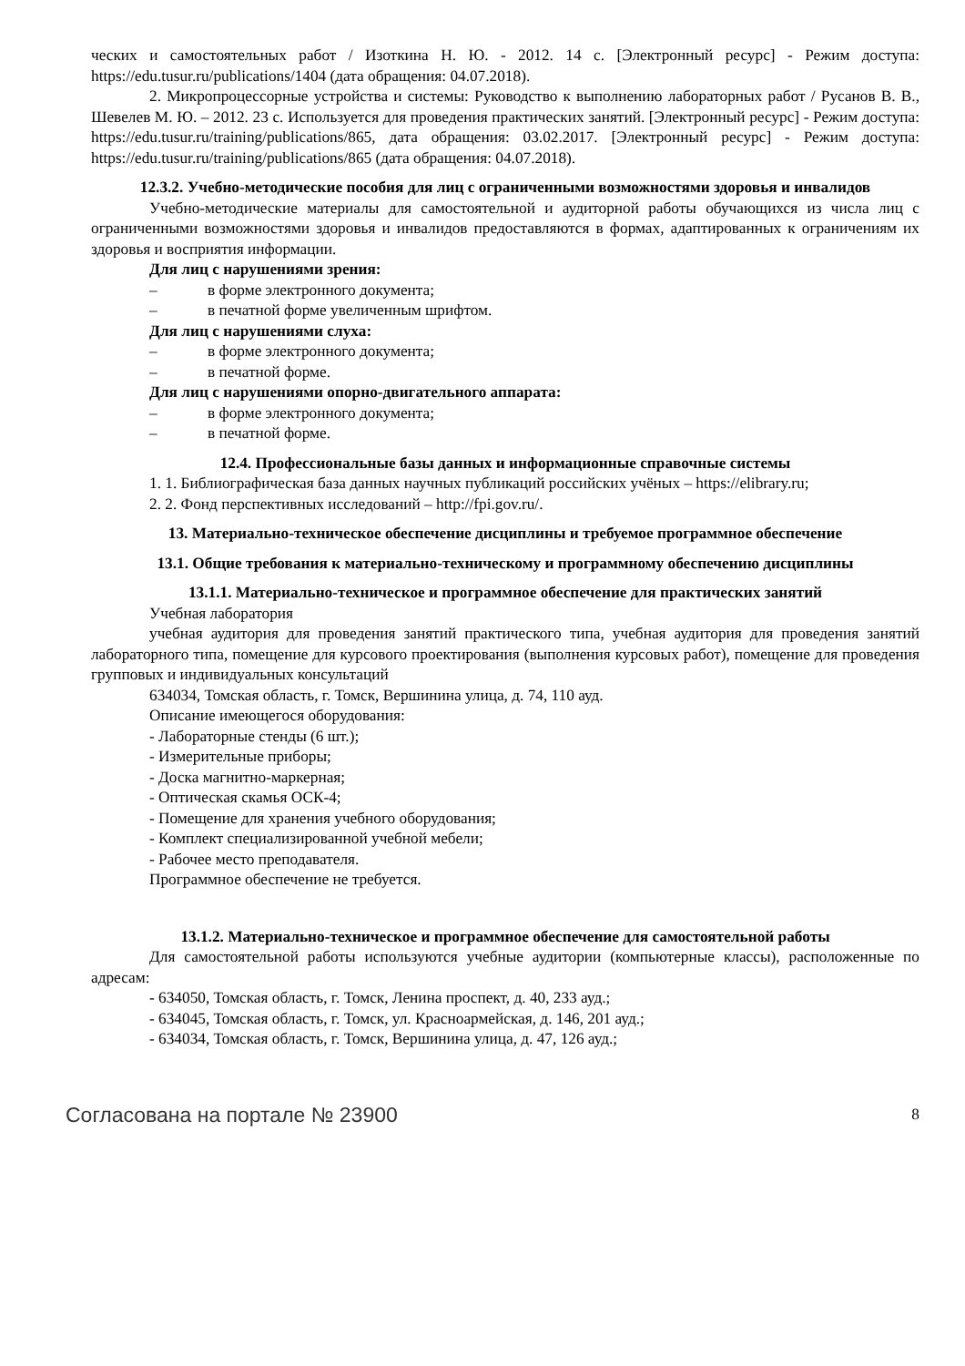ческих и самостоятельных работ / Изоткина Н. Ю. - 2012. 14 с. [Электронный ресурс] - Режим доступа: https://edu.tusur.ru/publications/1404 (дата обращения: 04.07.2018).
2. Микропроцессорные устройства и системы: Руководство к выполнению лабораторных работ / Русанов В. В., Шевелев М. Ю. – 2012. 23 с. Используется для проведения практических занятий. [Электронный ресурс] - Режим доступа: https://edu.tusur.ru/training/publications/865, дата обращения: 03.02.2017. [Электронный ресурс] - Режим доступа: https://edu.tusur.ru/training/publications/865 (дата обращения: 04.07.2018).
12.3.2. Учебно-методические пособия для лиц с ограниченными возможностями здоровья и инвалидов
Учебно-методические материалы для самостоятельной и аудиторной работы обучающихся из числа лиц с ограниченными возможностями здоровья и инвалидов предоставляются в формах, адаптированных к ограничениям их здоровья и восприятия информации.
Для лиц с нарушениями зрения:
– в форме электронного документа;
– в печатной форме увеличенным шрифтом.
Для лиц с нарушениями слуха:
– в форме электронного документа;
– в печатной форме.
Для лиц с нарушениями опорно-двигательного аппарата:
– в форме электронного документа;
– в печатной форме.
12.4. Профессиональные базы данных и информационные справочные системы
1. 1. Библиографическая база данных научных публикаций российских учёных – https://elibrary.ru;
2. 2. Фонд перспективных исследований – http://fpi.gov.ru/.
13. Материально-техническое обеспечение дисциплины и требуемое программное обеспечение
13.1. Общие требования к материально-техническому и программному обеспечению дисциплины
13.1.1. Материально-техническое и программное обеспечение для практических занятий
Учебная лаборатория
учебная аудитория для проведения занятий практического типа, учебная аудитория для проведения занятий лабораторного типа, помещение для курсового проектирования (выполнения курсовых работ), помещение для проведения групповых и индивидуальных консультаций
634034, Томская область, г. Томск, Вершинина улица, д. 74, 110 ауд.
Описание имеющегося оборудования:
- Лабораторные стенды (6 шт.);
- Измерительные приборы;
- Доска магнитно-маркерная;
- Оптическая скамья ОСК-4;
- Помещение для хранения учебного оборудования;
- Комплект специализированной учебной мебели;
- Рабочее место преподавателя.
Программное обеспечение не требуется.
13.1.2. Материально-техническое и программное обеспечение для самостоятельной работы
Для самостоятельной работы используются учебные аудитории (компьютерные классы), расположенные по адресам:
- 634050, Томская область, г. Томск, Ленина проспект, д. 40, 233 ауд.;
- 634045, Томская область, г. Томск, ул. Красноармейская, д. 146, 201 ауд.;
- 634034, Томская область, г. Томск, Вершинина улица, д. 47, 126 ауд.;
Согласована на портале № 23900 8